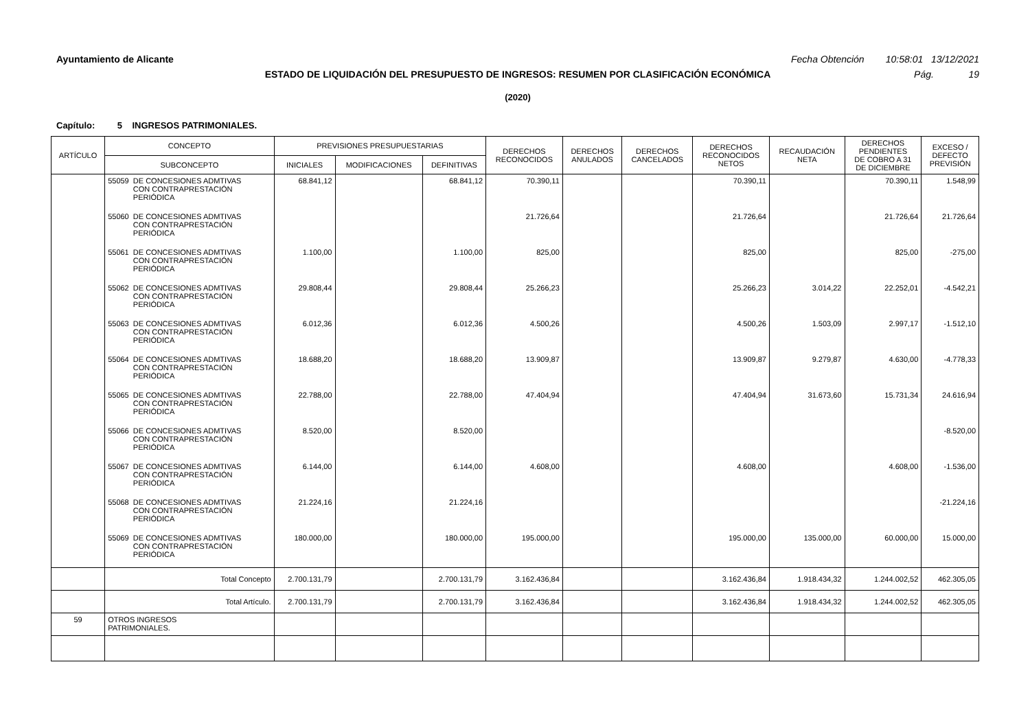Ayuntamiento de Alicante Fecha Obtención 10:58:01 13/12/2021
ESTADO DE LIQUIDACIÓN DEL PRESUPUESTO DE INGRESOS: RESUMEN POR CLASIFICACIÓN ECONÓMICA Pág. 19
(2020)
Capítulo: 5 INGRESOS PATRIMONIALES.
| ARTÍCULO | CONCEPTO | PREVISIONES PRESUPUESTARIAS | | | DERECHOS RECONOCIDOS | DERECHOS ANULADOS | DERECHOS CANCELADOS | DERECHOS RECONOCIDOS NETOS | RECAUDACIÓN NETA | DERECHOS PENDIENTES DE COBRO A 31 DE DICIEMBRE | EXCESO / DEFECTO PREVISIÓN |
| --- | --- | --- | --- | --- | --- | --- | --- | --- | --- | --- | --- |
| | SUBCONCEPTO | INICIALES | MODIFICACIONES | DEFINITIVAS | | | | | | | |
| | 55059 DE CONCESIONES ADMTIVAS CON CONTRAPRESTACIÓN PERIÓDICA | 68.841,12 | | 68.841,12 | 70.390,11 | | | 70.390,11 | | 70.390,11 | 1.548,99 |
| | 55060 DE CONCESIONES ADMTIVAS CON CONTRAPRESTACIÓN PERIÓDICA | | | | 21.726,64 | | | 21.726,64 | | 21.726,64 | 21.726,64 |
| | 55061 DE CONCESIONES ADMTIVAS CON CONTRAPRESTACIÓN PERIÓDICA | 1.100,00 | | 1.100,00 | 825,00 | | | 825,00 | | 825,00 | -275,00 |
| | 55062 DE CONCESIONES ADMTIVAS CON CONTRAPRESTACIÓN PERIÓDICA | 29.808,44 | | 29.808,44 | 25.266,23 | | | 25.266,23 | 3.014,22 | 22.252,01 | -4.542,21 |
| | 55063 DE CONCESIONES ADMTIVAS CON CONTRAPRESTACIÓN PERIÓDICA | 6.012,36 | | 6.012,36 | 4.500,26 | | | 4.500,26 | 1.503,09 | 2.997,17 | -1.512,10 |
| | 55064 DE CONCESIONES ADMTIVAS CON CONTRAPRESTACIÓN PERIÓDICA | 18.688,20 | | 18.688,20 | 13.909,87 | | | 13.909,87 | 9.279,87 | 4.630,00 | -4.778,33 |
| | 55065 DE CONCESIONES ADMTIVAS CON CONTRAPRESTACIÓN PERIÓDICA | 22.788,00 | | 22.788,00 | 47.404,94 | | | 47.404,94 | 31.673,60 | 15.731,34 | 24.616,94 |
| | 55066 DE CONCESIONES ADMTIVAS CON CONTRAPRESTACIÓN PERIÓDICA | 8.520,00 | | 8.520,00 | | | | | | | -8.520,00 |
| | 55067 DE CONCESIONES ADMTIVAS CON CONTRAPRESTACIÓN PERIÓDICA | 6.144,00 | | 6.144,00 | 4.608,00 | | | 4.608,00 | | 4.608,00 | -1.536,00 |
| | 55068 DE CONCESIONES ADMTIVAS CON CONTRAPRESTACIÓN PERIÓDICA | 21.224,16 | | 21.224,16 | | | | | | | -21.224,16 |
| | 55069 DE CONCESIONES ADMTIVAS CON CONTRAPRESTACIÓN PERIÓDICA | 180.000,00 | | 180.000,00 | 195.000,00 | | | 195.000,00 | 135.000,00 | 60.000,00 | 15.000,00 |
| | Total Concepto | 2.700.131,79 | | 2.700.131,79 | 3.162.436,84 | | | 3.162.436,84 | 1.918.434,32 | 1.244.002,52 | 462.305,05 |
| | Total Artículo. | 2.700.131,79 | | 2.700.131,79 | 3.162.436,84 | | | 3.162.436,84 | 1.918.434,32 | 1.244.002,52 | 462.305,05 |
| 59 | OTROS INGRESOS PATRIMONIALES. | | | | | | | | | | |